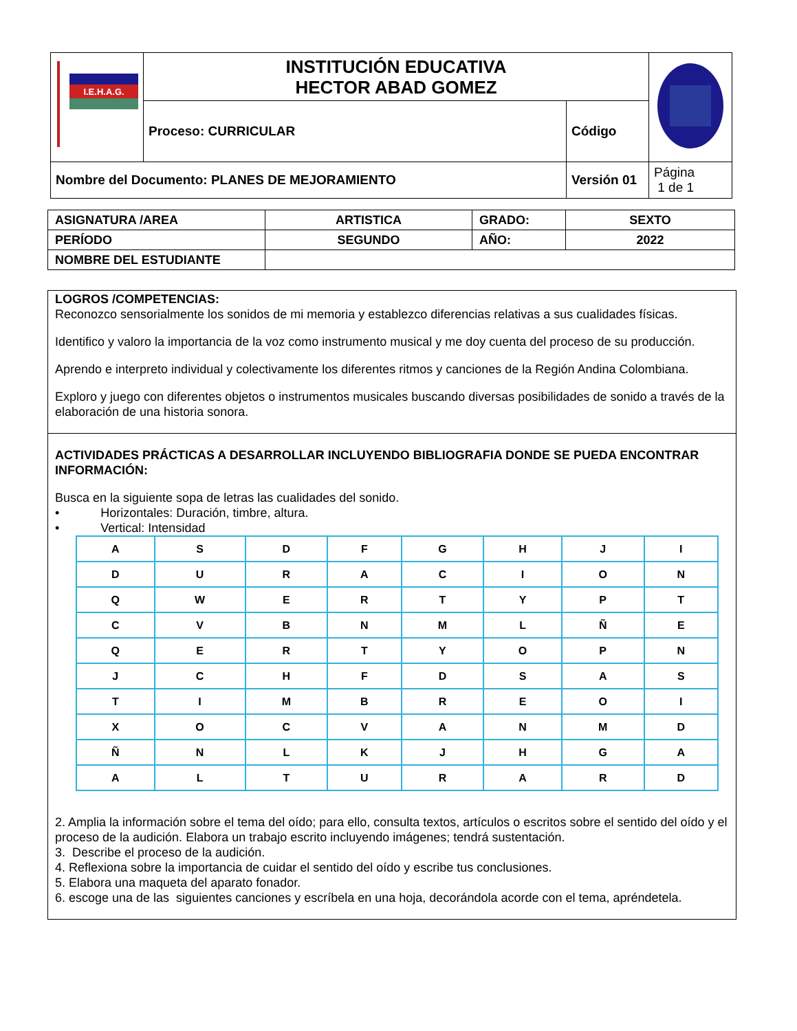| I.E.H.A.G. | INSTITUCIÓN EDUCATIVA HECTOR ABAD GOMEZ | | |
| | Proceso: CURRICULAR | Código | |
| Nombre del Documento: PLANES DE MEJORAMIENTO | | Versión 01 | Página 1 de 1 |
| ASIGNATURA /AREA | ARTISTICA | GRADO: | SEXTO |
| PERÍODO | SEGUNDO | AÑO: | 2022 |
| NOMBRE DEL ESTUDIANTE | | | |
LOGROS /COMPETENCIAS:
Reconozco sensorialmente los sonidos de mi memoria y establezco diferencias relativas a sus cualidades físicas.
Identifico y valoro la importancia de la voz como instrumento musical y me doy cuenta del proceso de su producción.
Aprendo e interpreto individual y colectivamente los diferentes ritmos y canciones de la Región Andina Colombiana.
Exploro y juego con diferentes objetos o instrumentos musicales buscando diversas posibilidades de sonido a través de la elaboración de una historia sonora.
ACTIVIDADES PRÁCTICAS A DESARROLLAR INCLUYENDO BIBLIOGRAFIA DONDE SE PUEDA ENCONTRAR INFORMACIÓN:
Busca en la siguiente sopa de letras las cualidades del sonido.
• Horizontales: Duración, timbre, altura.
• Vertical: Intensidad
| A | S | D | F | G | H | J | I |
| D | U | R | A | C | I | O | N |
| Q | W | E | R | T | Y | P | T |
| C | V | B | N | M | L | Ñ | E |
| Q | E | R | T | Y | O | P | N |
| J | C | H | F | D | S | A | S |
| T | I | M | B | R | E | O | I |
| X | O | C | V | A | N | M | D |
| Ñ | N | L | K | J | H | G | A |
| A | L | T | U | R | A | R | D |
2. Amplia la información sobre el tema del oído; para ello, consulta textos, artículos o escritos sobre el sentido del oído y el proceso de la audición. Elabora un trabajo escrito incluyendo imágenes; tendrá sustentación.
3. Describe el proceso de la audición.
4. Reflexiona sobre la importancia de cuidar el sentido del oído y escribe tus conclusiones.
5. Elabora una maqueta del aparato fonador.
6. escoge una de las siguientes canciones y escríbela en una hoja, decorándola acorde con el tema, apréndetela.